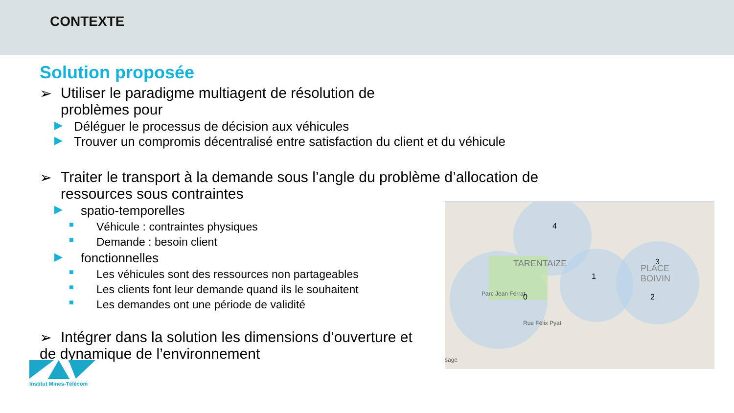CONTEXTE
Solution proposée
➢ Utiliser le paradigme multiagent de résolution de problèmes pour
▶ Déléguer le processus de décision aux véhicules
▶ Trouver un compromis décentralisé entre satisfaction du client et du véhicule
➢ Traiter le transport à la demande sous l’angle du problème d’allocation de ressources sous contraintes
▶ spatio-temporelles
■ Véhicule : contraintes physiques
■ Demande : besoin client
▶ fonctionnelles
■ Les véhicules sont des ressources non partageables
■ Les clients font leur demande quand ils le souhaitent
■ Les demandes ont une période de validité
➢ Intégrer dans la solution les dimensions d’ouverture et de dynamique de l’environnement
TARENTAIZE
PLACE
BOIVIN
Parc Jean Ferrat
Rue Félix Pyat
sage
0
1
2
3
4
Institut Mines-Télécom